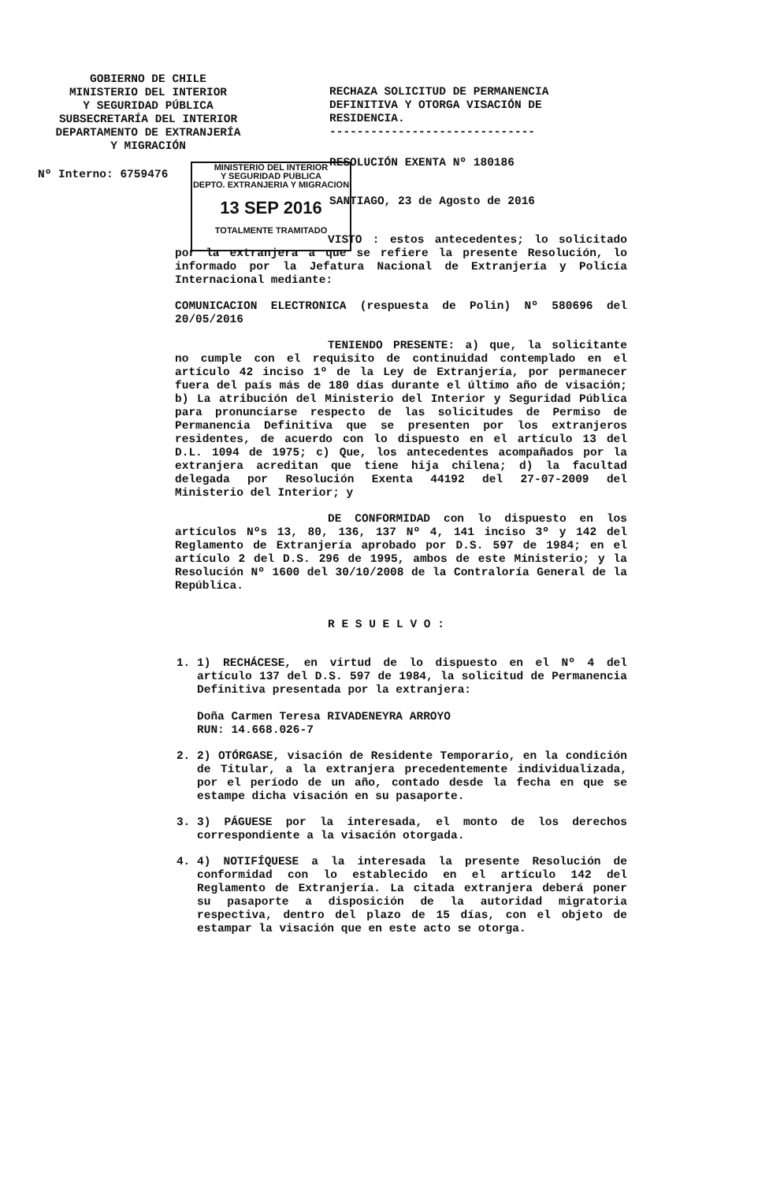GOBIERNO DE CHILE
MINISTERIO DEL INTERIOR
Y SEGURIDAD PÚBLICA
SUBSECRETARÍA DEL INTERIOR
DEPARTAMENTO DE EXTRANJERÍA
Y MIGRACIÓN
RECHAZA SOLICITUD DE PERMANENCIA DEFINITIVA Y OTORGA VISACIÓN DE RESIDENCIA.
------------------------------
Nº Interno: 6759476
MINISTERIO DEL INTERIOR
Y SEGURIDAD PUBLICA
DEPTO. EXTRANJERIA Y MIGRACION
13 SEP 2016
TOTALMENTE TRAMITADO
RESOLUCIÓN EXENTA Nº 180186
SANTIAGO, 23 de Agosto de 2016
VISTO : estos antecedentes; lo solicitado por la extranjera a que se refiere la presente Resolución, lo informado por la Jefatura Nacional de Extranjería y Policía Internacional mediante:
COMUNICACION ELECTRONICA (respuesta de Polin) Nº 580696 del 20/05/2016
TENIENDO PRESENTE: a) que, la solicitante no cumple con el requisito de continuidad contemplado en el artículo 42 inciso 1º de la Ley de Extranjería, por permanecer fuera del país más de 180 días durante el último año de visación; b) La atribución del Ministerio del Interior y Seguridad Pública para pronunciarse respecto de las solicitudes de Permiso de Permanencia Definitiva que se presenten por los extranjeros residentes, de acuerdo con lo dispuesto en el artículo 13 del D.L. 1094 de 1975; c) Que, los antecedentes acompañados por la extranjera acreditan que tiene hija chilena; d) la facultad delegada por Resolución Exenta 44192 del 27-07-2009 del Ministerio del Interior; y
DE CONFORMIDAD con lo dispuesto en los artículos Nºs 13, 80, 136, 137 Nº 4, 141 inciso 3º y 142 del Reglamento de Extranjería aprobado por D.S. 597 de 1984; en el artículo 2 del D.S. 296 de 1995, ambos de este Ministerio; y la Resolución Nº 1600 del 30/10/2008 de la Contraloría General de la República.
R E S U E L V O :
1. 1) RECHÁCESE, en virtud de lo dispuesto en el Nº 4 del artículo 137 del D.S. 597 de 1984, la solicitud de Permanencia Definitiva presentada por la extranjera:
Doña Carmen Teresa RIVADENEYRA ARROYO
RUN: 14.668.026-7
2. 2) OTÓRGASE, visación de Residente Temporario, en la condición de Titular, a la extranjera precedentemente individualizada, por el período de un año, contado desde la fecha en que se estampe dicha visación en su pasaporte.
3. 3) PÁGUESE por la interesada, el monto de los derechos correspondiente a la visación otorgada.
4. 4) NOTIFÍQUESE a la interesada la presente Resolución de conformidad con lo establecido en el artículo 142 del Reglamento de Extranjería. La citada extranjera deberá poner su pasaporte a disposición de la autoridad migratoria respectiva, dentro del plazo de 15 días, con el objeto de estampar la visación que en este acto se otorga.